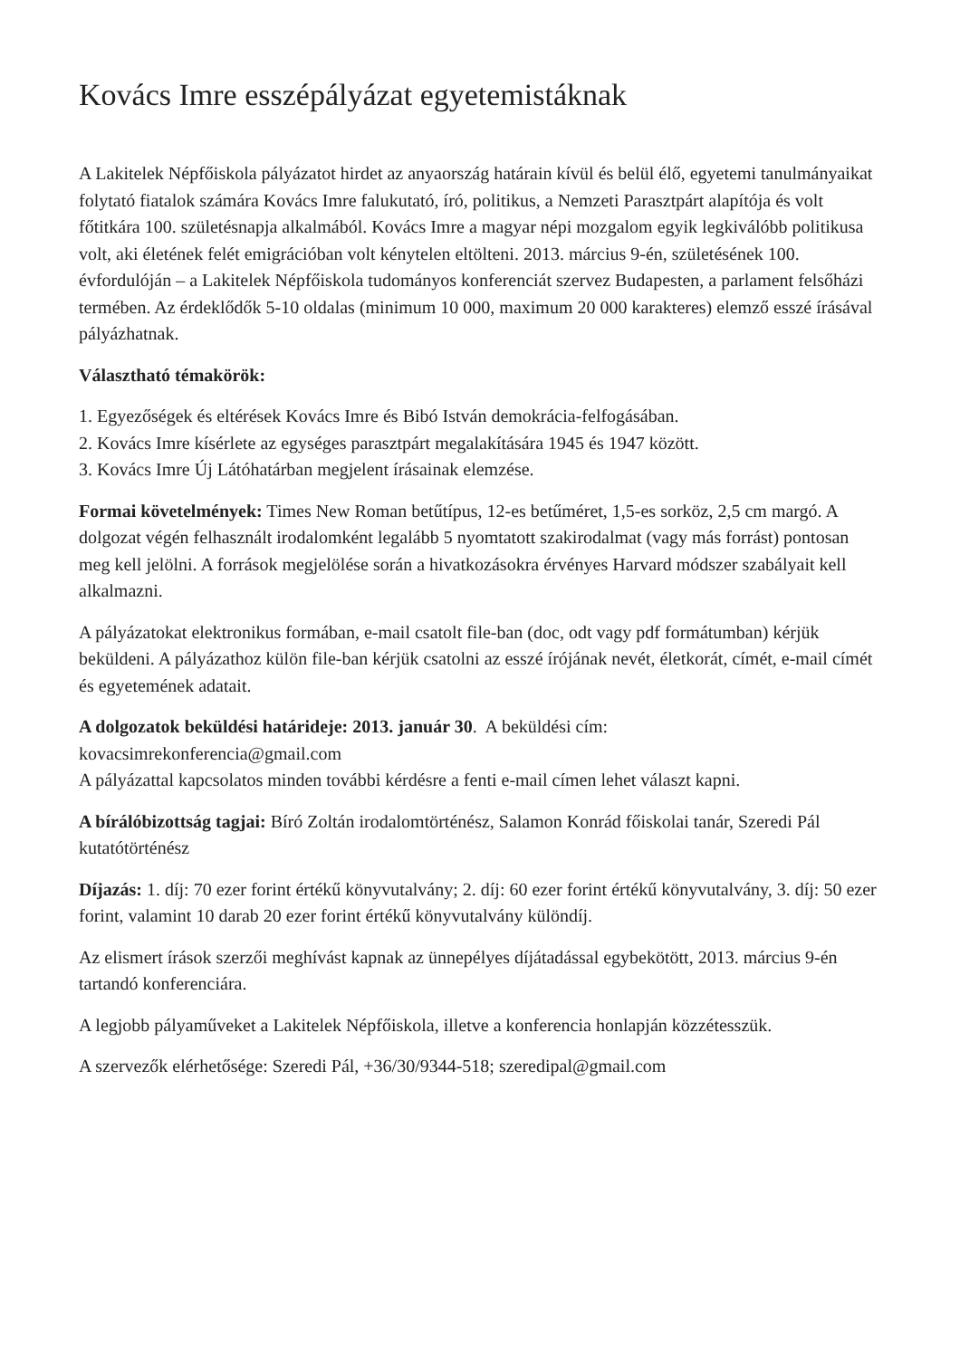Kovács Imre esszépályázat egyetemistáknak
A Lakitelek Népfőiskola pályázatot hirdet az anyaország határain kívül és belül élő, egyetemi tanulmányaikat folytató fiatalok számára Kovács Imre falukutató, író, politikus, a Nemzeti Parasztpárt alapítója és volt főtitkára 100. születésnapja alkalmából. Kovács Imre a magyar népi mozgalom egyik legkiválóbb politikusa volt, aki életének felét emigrációban volt kénytelen eltölteni. 2013. március 9-én, születésének 100. évfordulóján – a Lakitelek Népfőiskola tudományos konferenciát szervez Budapesten, a parlament felsőházi termében. Az érdeklődők 5-10 oldalas (minimum 10 000, maximum 20 000 karakteres) elemző esszé írásával pályázhatnak.
Választható témakörök:
1. Egyezőségek és eltérések Kovács Imre és Bibó István demokrácia-felfogásában.
2. Kovács Imre kísérlete az egységes parasztpárt megalakítására 1945 és 1947 között.
3. Kovács Imre Új Látóhatárban megjelent írásainak elemzése.
Formai követelmények: Times New Roman betűtípus, 12-es betűméret, 1,5-es sorköz, 2,5 cm margó. A dolgozat végén felhasznált irodalomként legalább 5 nyomtatott szakirodalmat (vagy más forrást) pontosan meg kell jelölni. A források megjelölése során a hivatkozásokra érvényes Harvard módszer szabályait kell alkalmazni.
A pályázatokat elektronikus formában, e-mail csatolt file-ban (doc, odt vagy pdf formátumban) kérjük beküldeni. A pályázathoz külön file-ban kérjük csatolni az esszé írójának nevét, életkorát, címét, e-mail címét és egyetemének adatait.
A dolgozatok beküldési határideje: 2013. január 30. A beküldési cím:
kovacsimrekonferencia@gmail.com
A pályázattal kapcsolatos minden további kérdésre a fenti e-mail címen lehet választ kapni.
A bírálóbizottság tagjai: Bíró Zoltán irodalomtörténész, Salamon Konrád főiskolai tanár, Szeredi Pál kutatótörténész
Díjazás: 1. díj: 70 ezer forint értékű könyvutalvány; 2. díj: 60 ezer forint értékű könyvutalvány, 3. díj: 50 ezer forint, valamint 10 darab 20 ezer forint értékű könyvutalvány különdíj.
Az elismert írások szerzői meghívást kapnak az ünnepélyes díjátadással egybekötött, 2013. március 9-én tartandó konferenciára.
A legjobb pályaműveket a Lakitelek Népfőiskola, illetve a konferencia honlapján közzétesszük.
A szervezők elérhetősége: Szeredi Pál, +36/30/9344-518; szeredipal@gmail.com